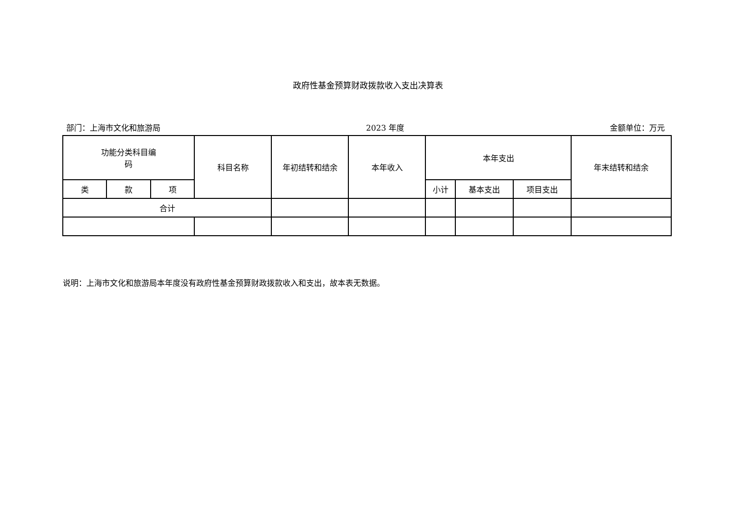政府性基金预算财政拨款收入支出决算表
部门：上海市文化和旅游局 2023 年度 金额单位：万元
| 功能分类科目编 码 | | | 科目名称 | 年初结转和结余 | 本年收入 | 本年支出 | | | 年末结转和结余 |
| --- | --- | --- | --- | --- | --- | --- | --- | --- | --- |
| 类 | 款 | 项 | | | | 小计 | 基本支出 | 项目支出 | |
| 合计 | | | | | | | | | |
说明：上海市文化和旅游局本年度没有政府性基金预算财政拨款收入和支出，故本表无数据。